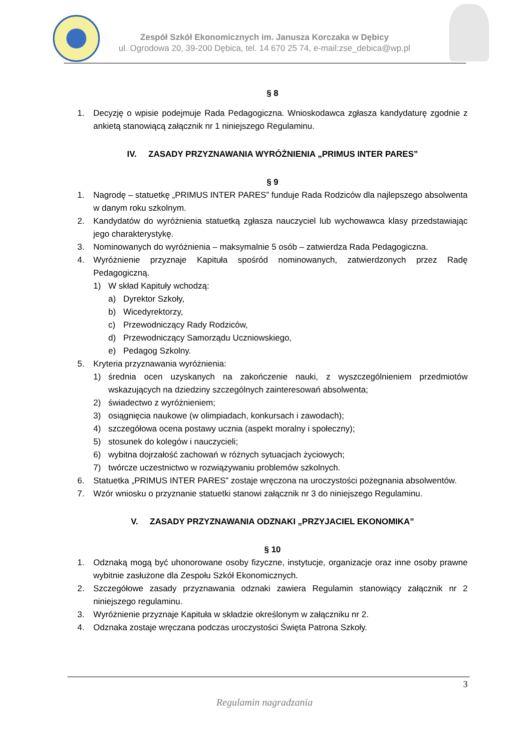Zespół Szkół Ekonomicznych im. Janusza Korczaka w Dębicy
ul. Ogrodowa 20, 39-200 Dębica, tel. 14 670 25 74, e-mail:zse_debica@wp.pl
§ 8
1. Decyzję o wpisie podejmuje Rada Pedagogiczna. Wnioskodawca zgłasza kandydaturę zgodnie z ankietą stanowiącą załącznik nr 1 niniejszego Regulaminu.
IV. ZASADY PRZYZNAWANIA WYRÓŻNIENIA „PRIMUS INTER PARES”
§ 9
1. Nagrodę – statuetkę „PRIMUS INTER PARES” funduje Rada Rodziców dla najlepszego absolwenta w danym roku szkolnym.
2. Kandydatów do wyróżnienia statuetką zgłasza nauczyciel lub wychowawca klasy przedstawiając jego charakterystykę.
3. Nominowanych do wyróżnienia – maksymalnie 5 osób – zatwierdza Rada Pedagogiczna.
4. Wyróżnienie przyznaje Kapituła spośród nominowanych, zatwierdzonych przez Radę Pedagogiczną.
1) W skład Kapituły wchodzą:
a) Dyrektor Szkoły,
b) Wicedyrektorzy,
c) Przewodniczący Rady Rodziców,
d) Przewodniczący Samorządu Uczniowskiego,
e) Pedagog Szkolny.
5. Kryteria przyznawania wyróżnienia:
1) średnia ocen uzyskanych na zakończenie nauki, z wyszczególnieniem przedmiotów wskazujących na dziedziny szczególnych zainteresowań absolwenta;
2) świadectwo z wyróżnieniem;
3) osiągnięcia naukowe (w olimpiadach, konkursach i zawodach);
4) szczegółowa ocena postawy ucznia (aspekt moralny i społeczny);
5) stosunek do kolegów i nauczycieli;
6) wybitna dojrzałość zachowań w różnych sytuacjach życiowych;
7) twórcze uczestnictwo w rozwiązywaniu problemów szkolnych.
6. Statuetka „PRIMUS INTER PARES” zostaje wręczona na uroczystości pożegnania absolwentów.
7. Wzór wniosku o przyznanie statuetki stanowi załącznik nr 3 do niniejszego Regulaminu.
V. ZASADY PRZYZNAWANIA ODZNAKI „PRZYJACIEL EKONOMIKA”
§ 10
1. Odznaką mogą być uhonorowane osoby fizyczne, instytucje, organizacje oraz inne osoby prawne wybitnie zasłużone dla Zespołu Szkół Ekonomicznych.
2. Szczegółowe zasady przyznawania odznaki zawiera Regulamin stanowiący załącznik nr 2 niniejszego regulaminu.
3. Wyróżnienie przyznaje Kapituła w składzie określonym w załączniku nr 2.
4. Odznaka zostaje wręczana podczas uroczystości Święta Patrona Szkoły.
3
Regulamin nagradzania